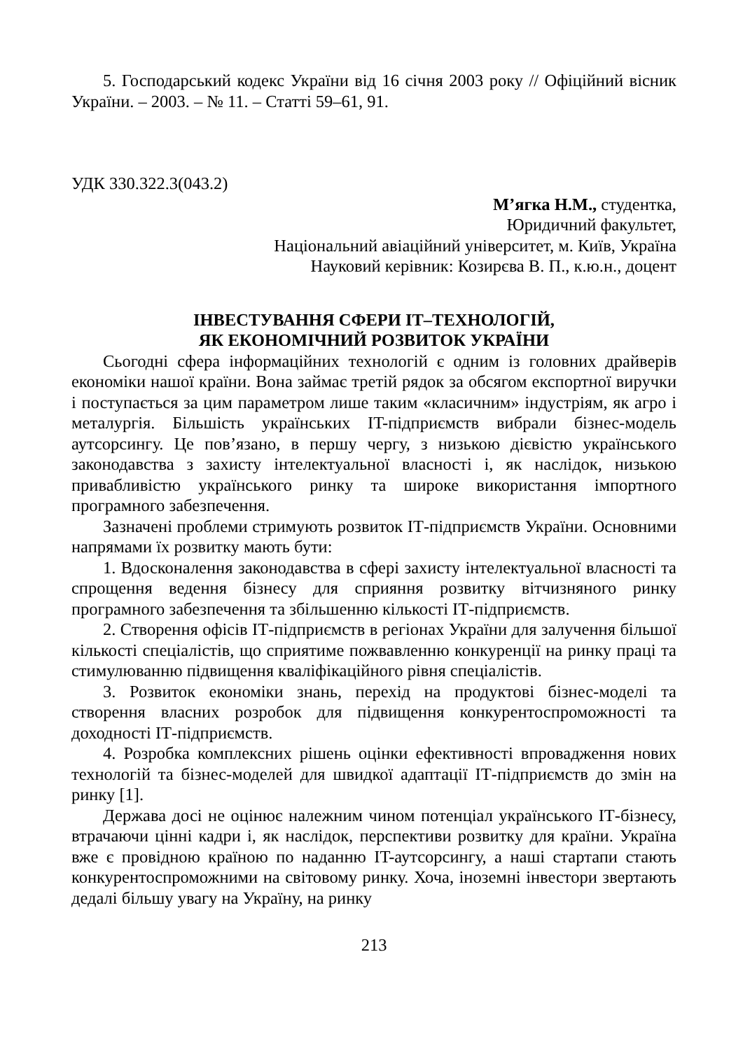5. Господарський кодекс України від 16 січня 2003 року // Офіційний вісник України. – 2003. – № 11. – Статті 59–61, 91.
УДК 330.322.3(043.2)
М’ягка Н.М., студентка,
Юридичний факультет,
Національний авіаційний університет, м. Київ, Україна
Науковий керівник: Козирєва В. П., к.ю.н., доцент
ІНВЕСТУВАННЯ СФЕРИ ІТ–ТЕХНОЛОГІЙ,
ЯК ЕКОНОМІЧНИЙ РОЗВИТОК УКРАЇНИ
Сьогодні сфера інформаційних технологій є одним із головних драйверів економіки нашої країни. Вона займає третій рядок за обсягом експортної виручки і поступається за цим параметром лише таким «класичним» індустріям, як агро і металургія. Більшість українських IT-підприємств вибрали бізнес-модель аутсорсингу. Це пов’язано, в першу чергу, з низькою дієвістю українського законодавства з захисту інтелектуальної власності і, як наслідок, низькою привабливістю українського ринку та широке використання імпортного програмного забезпечення.
Зазначені проблеми стримують розвиток ІТ-підприємств України. Основними напрямами їх розвитку мають бути:
1. Вдосконалення законодавства в сфері захисту інтелектуальної власності та спрощення ведення бізнесу для сприяння розвитку вітчизняного ринку програмного забезпечення та збільшенню кількості ІТ-підприємств.
2. Створення офісів ІТ-підприємств в регіонах України для залучення більшої кількості спеціалістів, що сприятиме пожвавленню конкуренції на ринку праці та стимулюванню підвищення кваліфікаційного рівня спеціалістів.
3. Розвиток економіки знань, перехід на продуктові бізнес-моделі та створення власних розробок для підвищення конкурентоспроможності та доходності ІТ-підприємств.
4. Розробка комплексних рішень оцінки ефективності впровадження нових технологій та бізнес-моделей для швидкої адаптації ІТ-підприємств до змін на ринку [1].
Держава досі не оцінює належним чином потенціал українського ІТ-бізнесу, втрачаючи цінні кадри і, як наслідок, перспективи розвитку для країни. Україна вже є провідною країною по наданню IT-аутсорсингу, а наші стартапи стають конкурентоспроможними на світовому ринку. Хоча, іноземні інвестори звертають дедалі більшу увагу на Україну, на ринку
213